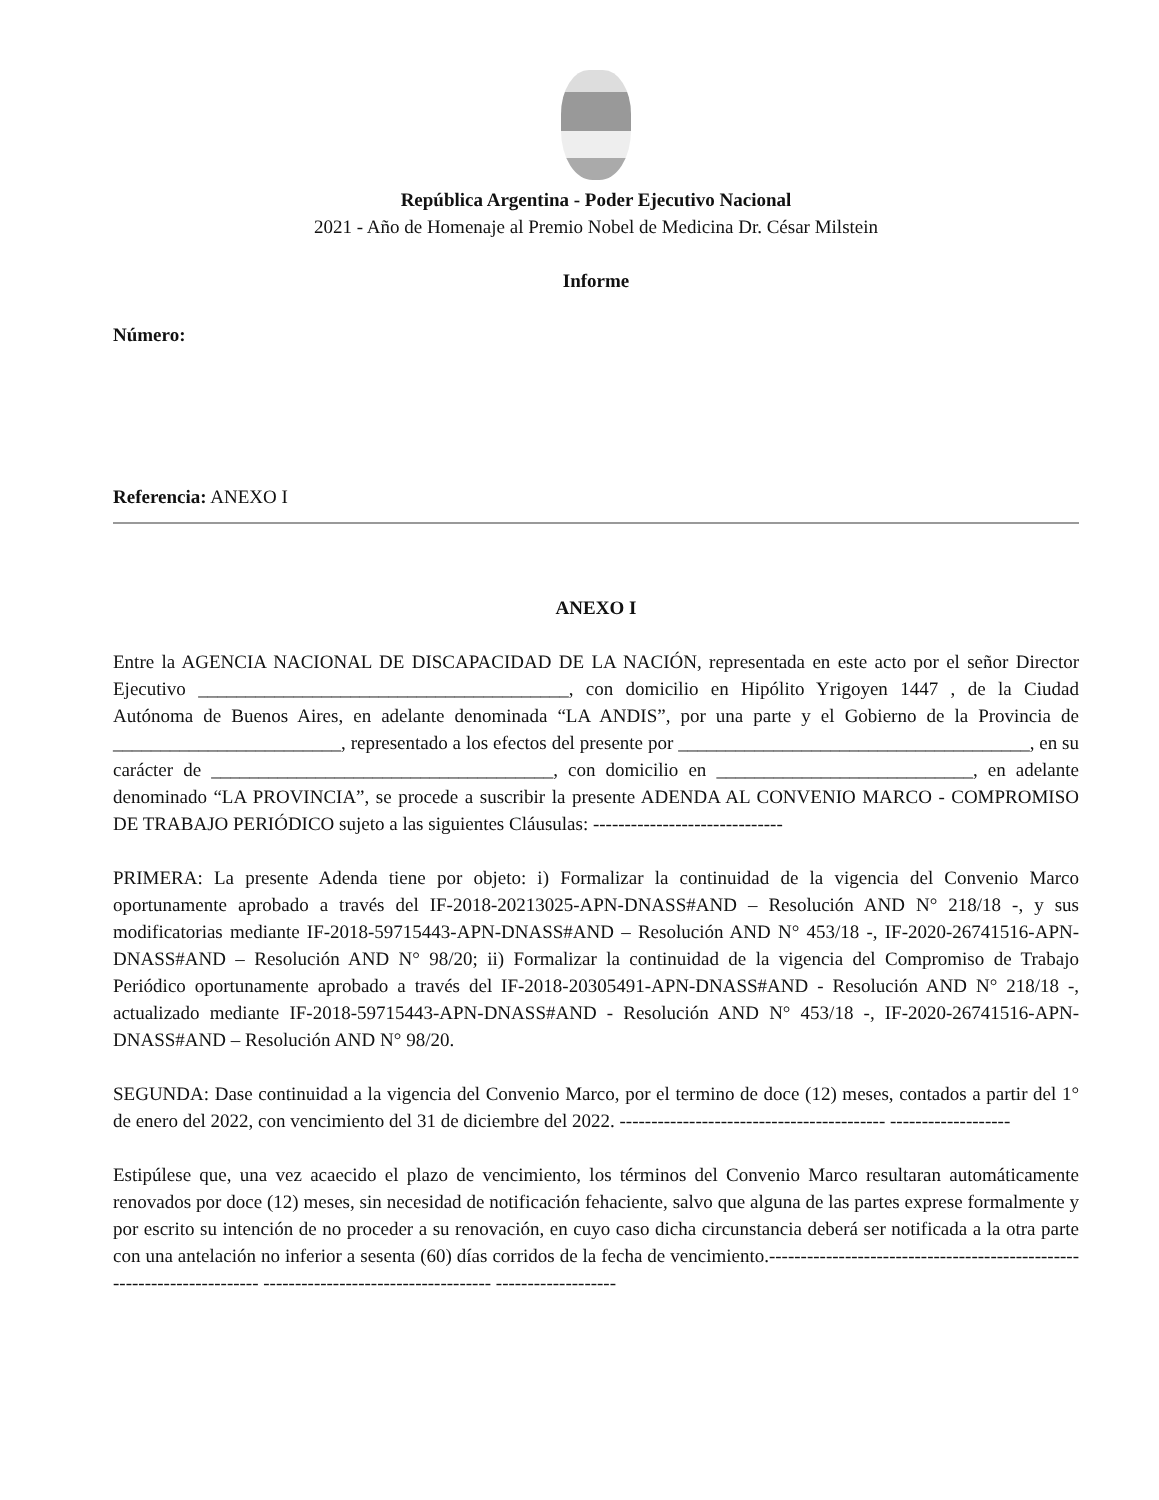República Argentina - Poder Ejecutivo Nacional
2021 - Año de Homenaje al Premio Nobel de Medicina Dr. César Milstein
Informe
Número:
Referencia: ANEXO I
ANEXO I
Entre la AGENCIA NACIONAL DE DISCAPACIDAD DE LA NACIÓN, representada en este acto por el señor Director Ejecutivo _______________________________________, con domicilio en Hipólito Yrigoyen 1447 , de la Ciudad Autónoma de Buenos Aires, en adelante denominada “LA ANDIS”, por una parte y el Gobierno de la Provincia de ________________________, representado a los efectos del presente por _____________________________________, en su carácter de ____________________________________, con domicilio en ___________________________, en adelante denominado “LA PROVINCIA”, se procede a suscribir la presente ADENDA AL CONVENIO MARCO - COMPROMISO DE TRABAJO PERIÓDICO sujeto a las siguientes Cláusulas: ------------------------------
PRIMERA: La presente Adenda tiene por objeto: i) Formalizar la continuidad de la vigencia del Convenio Marco oportunamente aprobado a través del IF-2018-20213025-APN-DNASS#AND – Resolución AND N° 218/18 -, y sus modificatorias mediante IF-2018-59715443-APN-DNASS#AND – Resolución AND N° 453/18 -, IF-2020-26741516-APN-DNASS#AND – Resolución AND N° 98/20; ii) Formalizar la continuidad de la vigencia del Compromiso de Trabajo Periódico oportunamente aprobado a través del IF-2018-20305491-APN-DNASS#AND - Resolución AND N° 218/18 -, actualizado mediante IF-2018-59715443-APN-DNASS#AND - Resolución AND N° 453/18 -, IF-2020-26741516-APN-DNASS#AND – Resolución AND N° 98/20.
SEGUNDA: Dase continuidad a la vigencia del Convenio Marco, por el termino de doce (12) meses, contados a partir del 1° de enero del 2022, con vencimiento del 31 de diciembre del 2022. ------------------------------------------ -------------------
Estipúlese que, una vez acaecido el plazo de vencimiento, los términos del Convenio Marco resultaran automáticamente renovados por doce (12) meses, sin necesidad de notificación fehaciente, salvo que alguna de las partes exprese formalmente y por escrito su intención de no proceder a su renovación, en cuyo caso dicha circunstancia deberá ser notificada a la otra parte con una antelación no inferior a sesenta (60) días corridos de la fecha de vencimiento.------------------------------------------------------------------------ ------------------------------------ -------------------